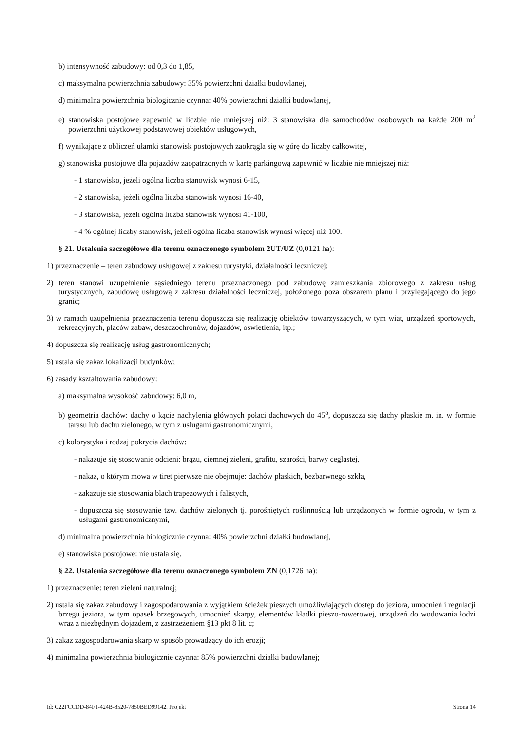b) intensywność zabudowy: od 0,3 do 1,85,
c) maksymalna powierzchnia zabudowy: 35% powierzchni działki budowlanej,
d) minimalna powierzchnia biologicznie czynna: 40% powierzchni działki budowlanej,
e) stanowiska postojowe zapewnić w liczbie nie mniejszej niż: 3 stanowiska dla samochodów osobowych na każde 200 m<sup>2</sup> powierzchni użytkowej podstawowej obiektów usługowych,
f) wynikające z obliczeń ułamki stanowisk postojowych zaokrągla się w górę do liczby całkowitej,
g) stanowiska postojowe dla pojazdów zaopatrzonych w kartę parkingową zapewnić w liczbie nie mniejszej niż:
- 1 stanowisko, jeżeli ogólna liczba stanowisk wynosi 6-15,
- 2 stanowiska, jeżeli ogólna liczba stanowisk wynosi 16-40,
- 3 stanowiska, jeżeli ogólna liczba stanowisk wynosi 41-100,
- 4 % ogólnej liczby stanowisk, jeżeli ogólna liczba stanowisk wynosi więcej niż 100.
§ 21. Ustalenia szczegółowe dla terenu oznaczonego symbolem 2UT/UZ (0,0121 ha):
1) przeznaczenie – teren zabudowy usługowej z zakresu turystyki, działalności leczniczej;
2) teren stanowi uzupełnienie sąsiedniego terenu przeznaczonego pod zabudowę zamieszkania zbiorowego z zakresu usług turystycznych, zabudowę usługową z zakresu działalności leczniczej, położonego poza obszarem planu i przylegającego do jego granic;
3) w ramach uzupełnienia przeznaczenia terenu dopuszcza się realizację obiektów towarzyszących, w tym wiat, urządzeń sportowych, rekreacyjnych, placów zabaw, deszczochronów, dojazdów, oświetlenia, itp.;
4) dopuszcza się realizację usług gastronomicznych;
5) ustala się zakaz lokalizacji budynków;
6) zasady kształtowania zabudowy:
a) maksymalna wysokość zabudowy: 6,0 m,
b) geometria dachów: dachy o kącie nachylenia głównych połaci dachowych do 45<sup>o</sup>, dopuszcza się dachy płaskie m. in. w formie tarasu lub dachu zielonego, w tym z usługami gastronomicznymi,
c) kolorystyka i rodzaj pokrycia dachów:
- nakazuje się stosowanie odcieni: brązu, ciemnej zieleni, grafitu, szarości, barwy ceglastej,
- nakaz, o którym mowa w tiret pierwsze nie obejmuje: dachów płaskich, bezbarwnego szkła,
- zakazuje się stosowania blach trapezowych i falistych,
- dopuszcza się stosowanie tzw. dachów zielonych tj. porośniętych roślinnością lub urządzonych w formie ogrodu, w tym z usługami gastronomicznymi,
d) minimalna powierzchnia biologicznie czynna: 40% powierzchni działki budowlanej,
e) stanowiska postojowe: nie ustala się.
§ 22. Ustalenia szczegółowe dla terenu oznaczonego symbolem ZN (0,1726 ha):
1) przeznaczenie: teren zieleni naturalnej;
2) ustala się zakaz zabudowy i zagospodarowania z wyjątkiem ścieżek pieszych umożliwiających dostęp do jeziora, umocnień i regulacji brzegu jeziora, w tym opasek brzegowych, umocnień skarpy, elementów kładki pieszo-rowerowej, urządzeń do wodowania łodzi wraz z niezbędnym dojazdem, z zastrzeżeniem §13 pkt 8 lit. c;
3) zakaz zagospodarowania skarp w sposób prowadzący do ich erozji;
4) minimalna powierzchnia biologicznie czynna: 85% powierzchni działki budowlanej;
Id: C22FCCDD-84F1-424B-8520-7850BED99142. Projekt Strona 14